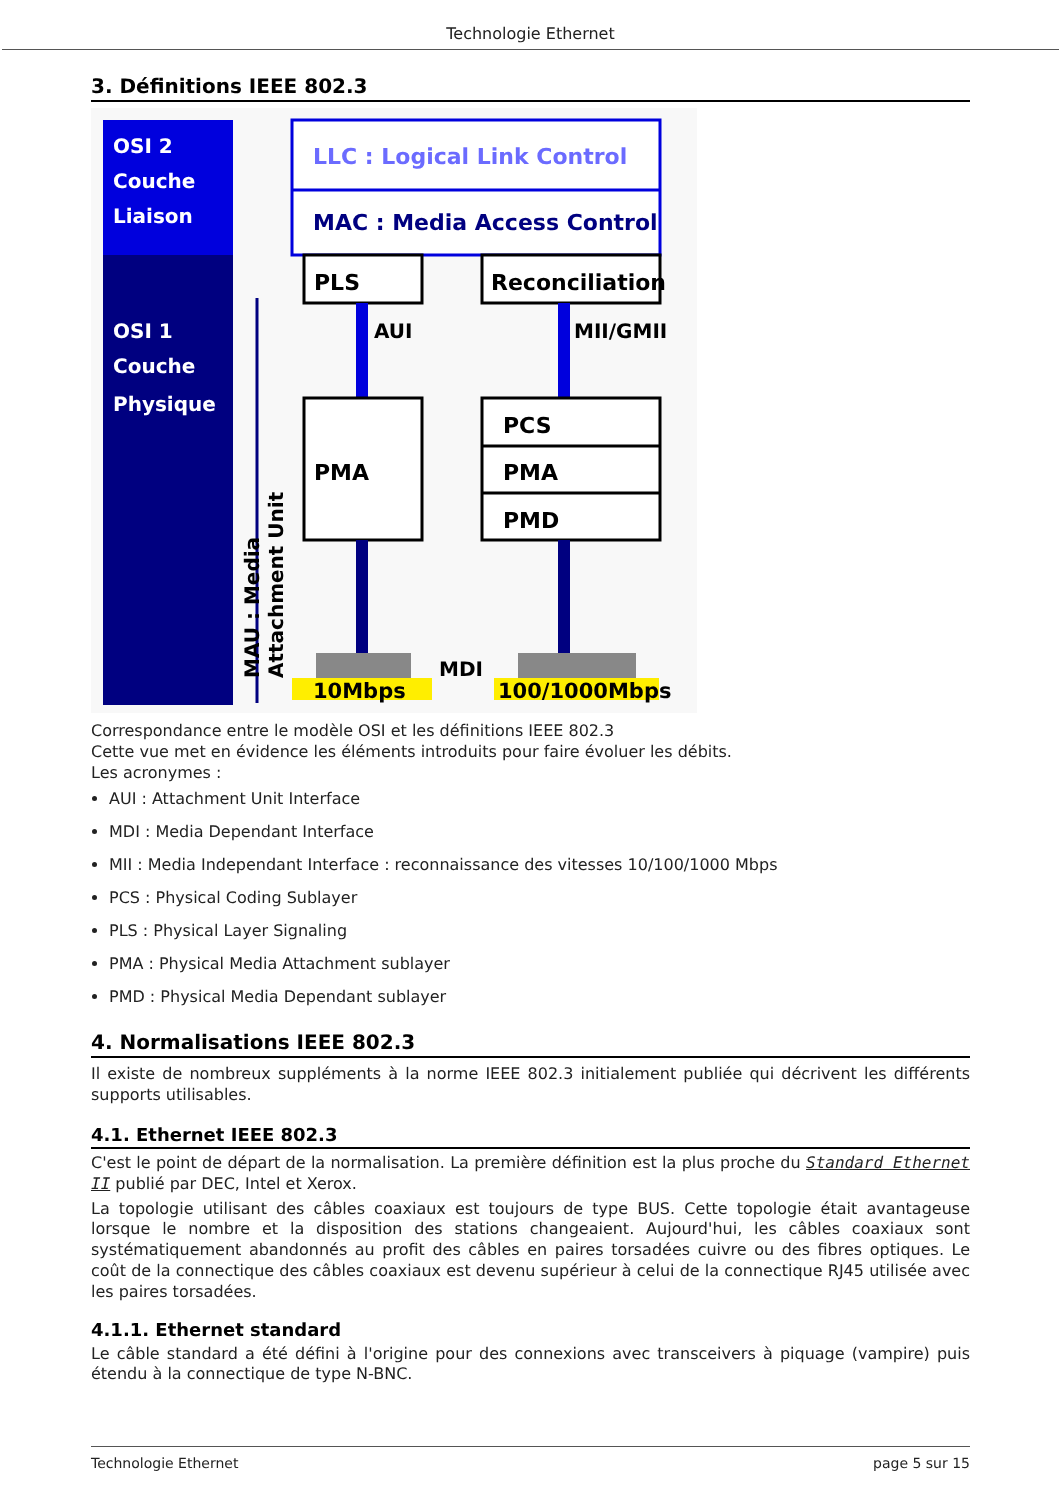Technologie Ethernet
3. Définitions IEEE 802.3
OSI 2
Couche
Liaison
OSI 1
Couche
Physique
MAU : Media
Attachment Unit
LLC : Logical Link Control
MAC : Media Access Control
PLS
Reconciliation
AUI
MII/GMII
PMA
PCS
PMA
PMD
MDI
10Mbps
100/1000Mbps
Correspondance entre le modèle OSI et les définitions IEEE 802.3
Cette vue met en évidence les éléments introduits pour faire évoluer les débits.
Les acronymes :
AUI : Attachment Unit Interface
MDI : Media Dependant Interface
MII : Media Independant Interface : reconnaissance des vitesses 10/100/1000 Mbps
PCS : Physical Coding Sublayer
PLS : Physical Layer Signaling
PMA : Physical Media Attachment sublayer
PMD : Physical Media Dependant sublayer
4. Normalisations IEEE 802.3
Il existe de nombreux suppléments à la norme IEEE 802.3 initialement publiée qui décrivent les différents supports utilisables.
4.1. Ethernet IEEE 802.3
C'est le point de départ de la normalisation. La première définition est la plus proche du Standard Ethernet II publié par DEC, Intel et Xerox.
La topologie utilisant des câbles coaxiaux est toujours de type BUS. Cette topologie était avantageuse lorsque le nombre et la disposition des stations changeaient. Aujourd'hui, les câbles coaxiaux sont systématiquement abandonnés au profit des câbles en paires torsadées cuivre ou des fibres optiques. Le coût de la connectique des câbles coaxiaux est devenu supérieur à celui de la connectique RJ45 utilisée avec les paires torsadées.
4.1.1. Ethernet standard
Le câble standard a été défini à l'origine pour des connexions avec transceivers à piquage (vampire) puis étendu à la connectique de type N-BNC.
Technologie Ethernet page 5 sur 15